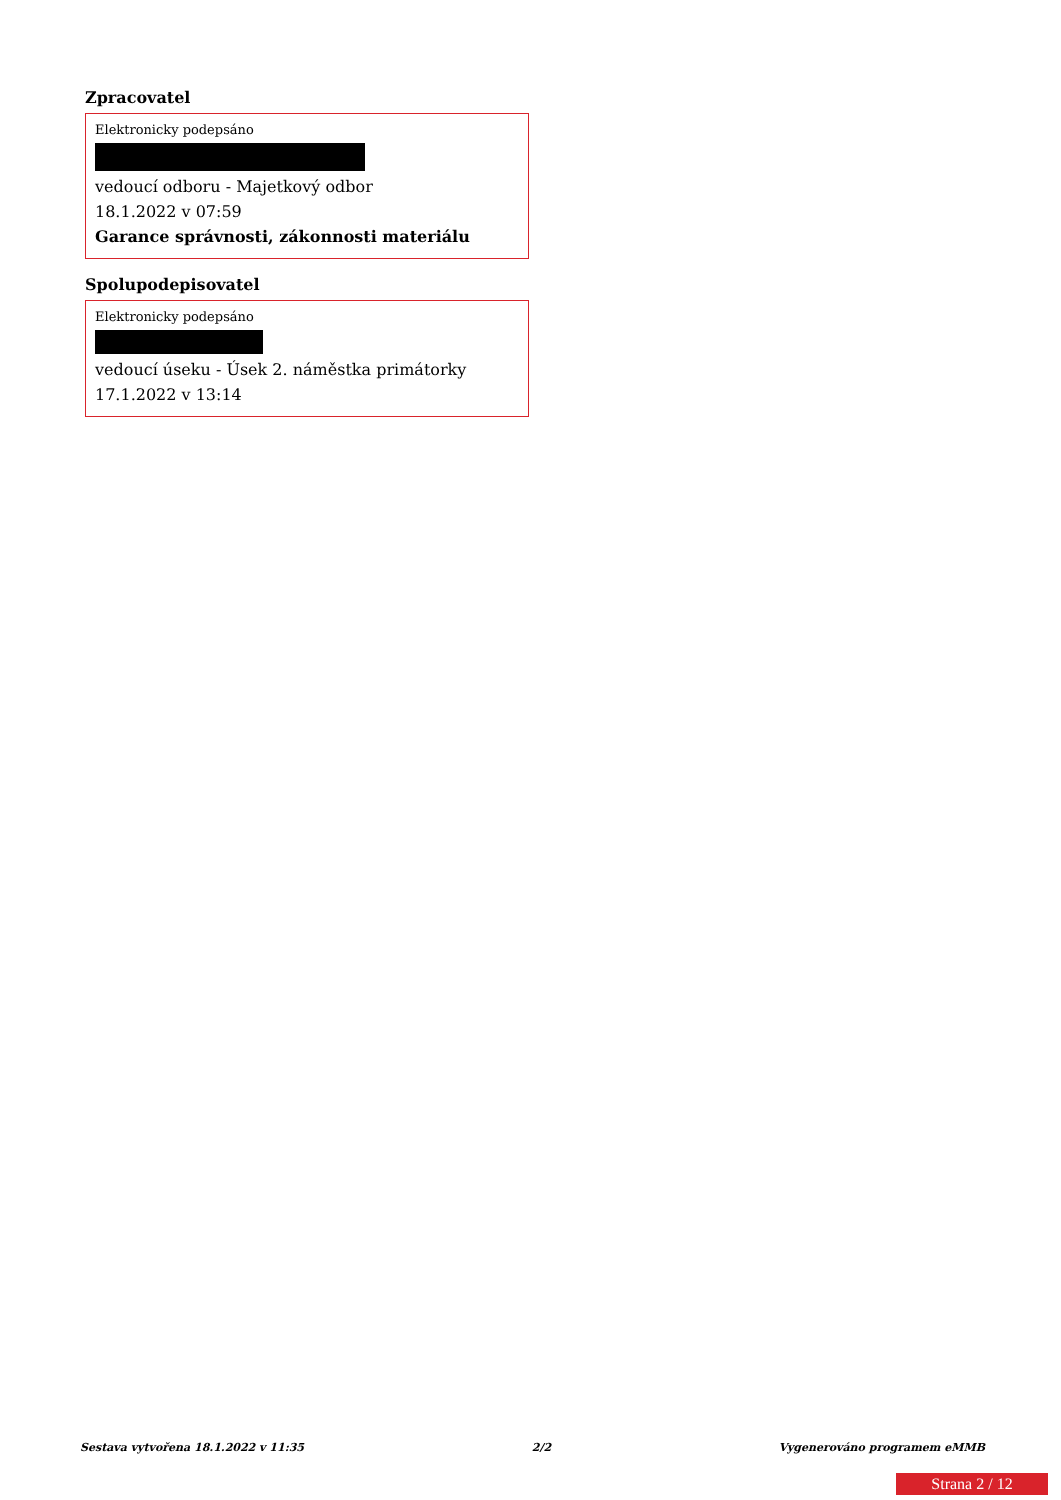Zpracovatel
Elektronicky podepsáno
vedoucí odboru - Majetkový odbor
18.1.2022 v 07:59
Garance správnosti, zákonnosti materiálu
Spolupodepisovatel
Elektronicky podepsáno
vedoucí úseku - Úsek 2. náměstka primátorky
17.1.2022 v 13:14
Sestava vytvořena 18.1.2022 v 11:35 2/2 Vygenerováno programem eMMB
Strana 2 / 12